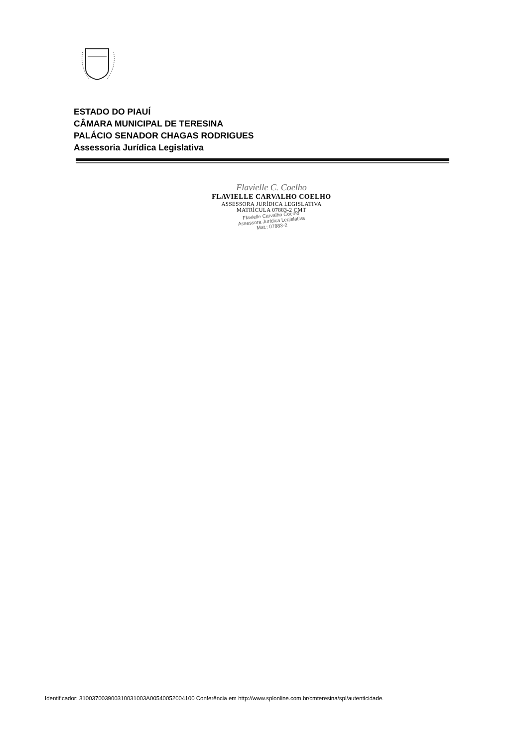ESTADO DO PIAUÍ
CÂMARA MUNICIPAL DE TERESINA
PALÁCIO SENADOR CHAGAS RODRIGUES
Assessoria Jurídica Legislativa
Flavielle C. Coelho
FLAVIELLE CARVALHO COELHO
ASSESSORA JURÍDICA LEGISLATIVA
MATRÍCULA 07883-2 CMT
Flavielle Carvalho Coelho
Assessora Jurídica Legislativa
Mat.: 07883-2
Identificador: 310037003900310031003A00540052004100 Conferência em http://www.splonline.com.br/cmteresina/spl/autenticidade.